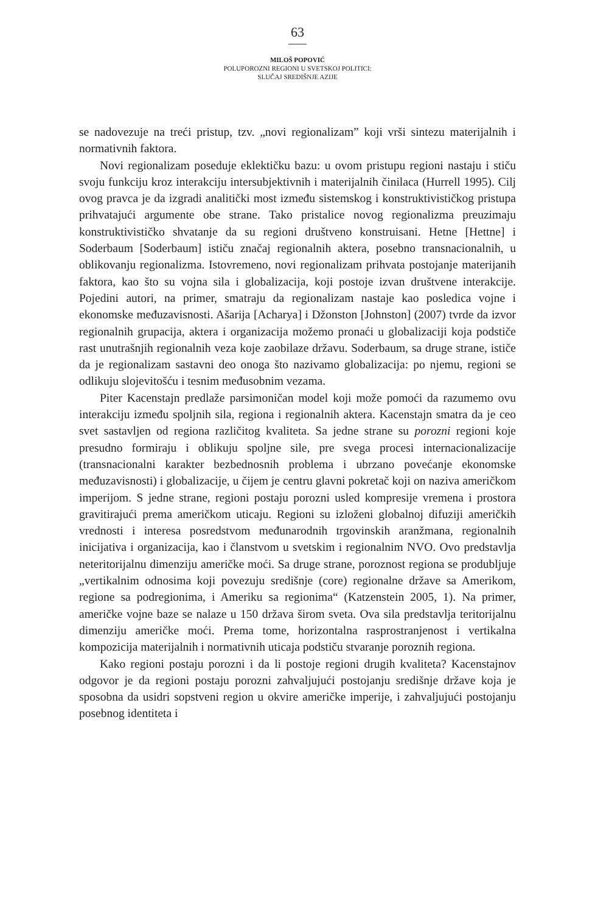63
MILOŠ POPOVIĆ
POLUPOROZNI REGIONI U SVETSKOJ POLITICI:
SLUČAJ SREDIŠNJE AZIJE
se nadovezuje na treći pristup, tzv. „novi regionalizam” koji vrši sintezu materijalnih i normativnih faktora.
Novi regionalizam poseduje eklektičku bazu: u ovom pristupu regioni nastaju i stiču svoju funkciju kroz interakciju intersubjektivnih i materijalnih činilaca (Hurrell 1995). Cilj ovog pravca je da izgradi analitički most između sistemskog i konstruktivističkog pristupa prihvatajući argumente obe strane. Tako pristalice novog regionalizma preuzimaju konstruktivističko shvatanje da su regioni društveno konstruisani. Hetne [Hettne] i Soderbaum [Soderbaum] ističu značaj regionalnih aktera, posebno transnacionalnih, u oblikovanju regionalizma. Istovremeno, novi regionalizam prihvata postojanje materijanih faktora, kao što su vojna sila i globalizacija, koji postoje izvan društvene interakcije. Pojedini autori, na primer, smatraju da regionalizam nastaje kao posledica vojne i ekonomske međuzavisnosti. Ašarija [Acharya] i Džonston [Johnston] (2007) tvrde da izvor regionalnih grupacija, aktera i organizacija možemo pronaći u globalizaciji koja podstiče rast unutrašnjih regionalnih veza koje zaobilaze državu. Soderbaum, sa druge strane, ističe da je regionalizam sastavni deo onoga što nazivamo globalizacija: po njemu, regioni se odlikuju slojevitošću i tesnim međusobnim vezama.
Piter Kacenstajn predlaže parsimoničan model koji može pomoći da razumemo ovu interakciju između spoljnih sila, regiona i regionalnih aktera. Kacenstajn smatra da je ceo svet sastavljen od regiona različitog kvaliteta. Sa jedne strane su porozni regioni koje presudno formiraju i oblikuju spoljne sile, pre svega procesi internacionalizacije (transnacionalni karakter bezbednosnih problema i ubrzano povećanje ekonomske međuzavisnosti) i globalizacije, u čijem je centru glavni pokretač koji on naziva američkom imperijom. S jedne strane, regioni postaju porozni usled kompresije vremena i prostora gravitirajući prema američkom uticaju. Regioni su izloženi globalnoj difuziji američkih vrednosti i interesa posredstvom međunarodnih trgovinskih aranžmana, regionalnih inicijativa i organizacija, kao i članstvom u svetskim i regionalnim NVO. Ovo predstavlja neteritorijalnu dimenziju američke moći. Sa druge strane, poroznost regiona se produbljuje „vertikalnim odnosima koji povezuju središnje (core) regionalne države sa Amerikom, regione sa podregionima, i Ameriku sa regionima“ (Katzenstein 2005, 1). Na primer, američke vojne baze se nalaze u 150 država širom sveta. Ova sila predstavlja teritorijalnu dimenziju američke moći. Prema tome, horizontalna rasprostranjenost i vertikalna kompozicija materijalnih i normativnih uticaja podstiču stvaranje poroznih regiona.
Kako regioni postaju porozni i da li postoje regioni drugih kvaliteta? Kacenstajnov odgovor je da regioni postaju porozni zahvaljujući postojanju središnje države koja je sposobna da usidri sopstveni region u okvire američke imperije, i zahvaljujući postojanju posebnog identiteta i